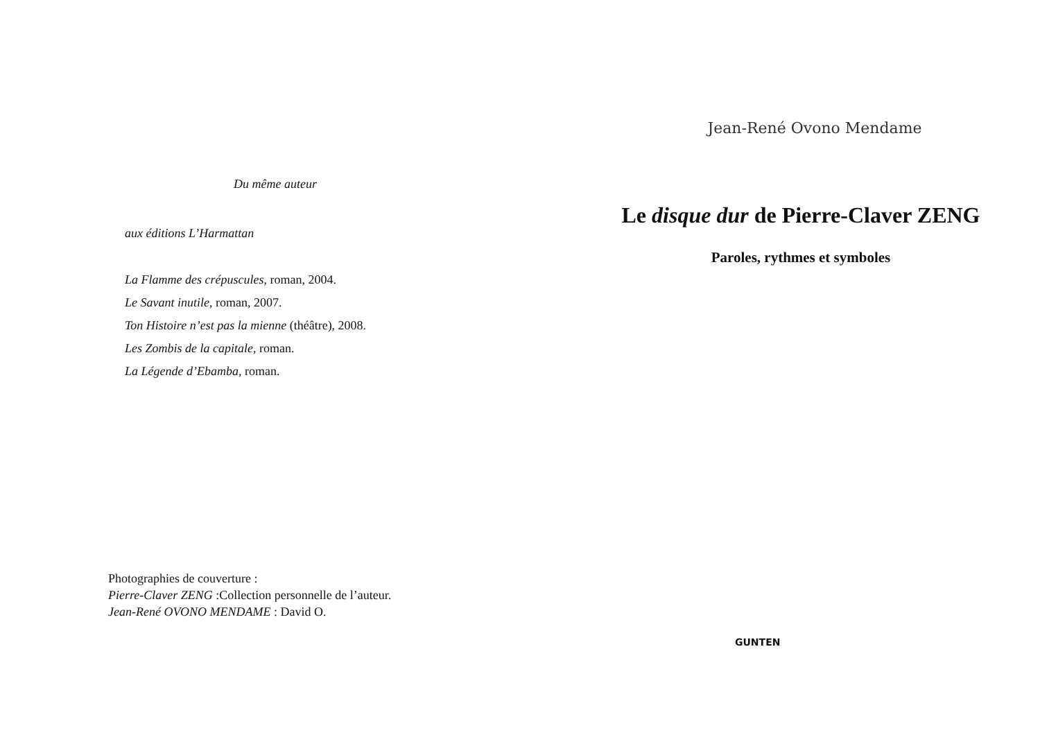Du même auteur
aux éditions L’Harmattan
La Flamme des crépuscules, roman, 2004.
Le Savant inutile, roman, 2007.
Ton Histoire n’est pas la mienne (théâtre), 2008.
Les Zombis de la capitale, roman.
La Légende d’Ebamba, roman.
Photographies de couverture :
Pierre-Claver ZENG :Collection personnelle de l’auteur.
Jean-René OVONO MENDAME : David O.
Jean-René Ovono Mendame
Le disque dur de Pierre-Claver ZENG
Paroles, rythmes et symboles
GUNTEN